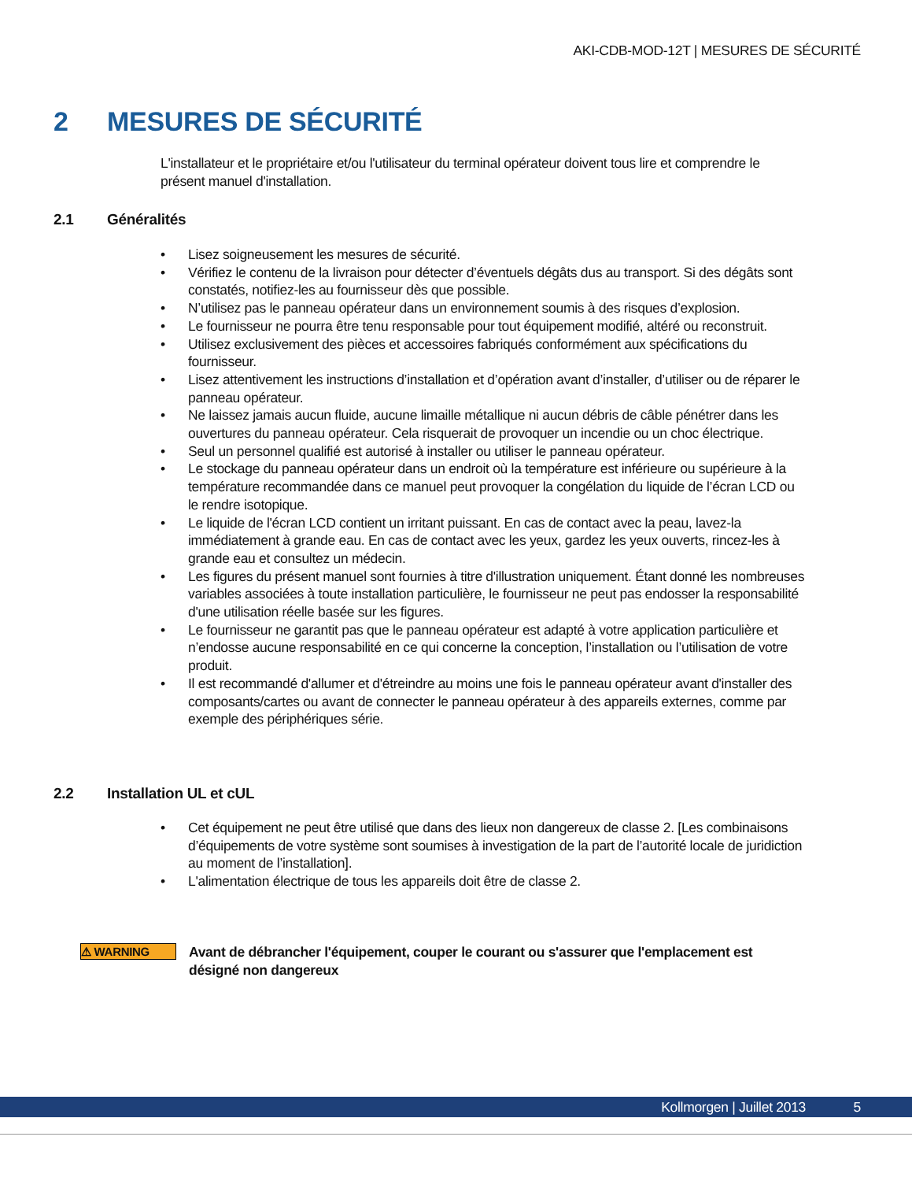AKI-CDB-MOD-12T | MESURES DE SÉCURITÉ
2 MESURES DE SÉCURITÉ
L'installateur et le propriétaire et/ou l'utilisateur du terminal opérateur doivent tous lire et comprendre le présent manuel d'installation.
2.1 Généralités
• Lisez soigneusement les mesures de sécurité.
• Vérifiez le contenu de la livraison pour détecter d’éventuels dégâts dus au transport. Si des dégâts sont constatés, notifiez-les au fournisseur dès que possible.
• N’utilisez pas le panneau opérateur dans un environnement soumis à des risques d’explosion.
• Le fournisseur ne pourra être tenu responsable pour tout équipement modifié, altéré ou reconstruit.
• Utilisez exclusivement des pièces et accessoires fabriqués conformément aux spécifications du fournisseur.
• Lisez attentivement les instructions d’installation et d’opération avant d’installer, d’utiliser ou de réparer le panneau opérateur.
• Ne laissez jamais aucun fluide, aucune limaille métallique ni aucun débris de câble pénétrer dans les ouvertures du panneau opérateur. Cela risquerait de provoquer un incendie ou un choc électrique.
• Seul un personnel qualifié est autorisé à installer ou utiliser le panneau opérateur.
• Le stockage du panneau opérateur dans un endroit où la température est inférieure ou supérieure à la température recommandée dans ce manuel peut provoquer la congélation du liquide de l’écran LCD ou le rendre isotopique.
• Le liquide de l'écran LCD contient un irritant puissant. En cas de contact avec la peau, lavez-la immédiatement à grande eau. En cas de contact avec les yeux, gardez les yeux ouverts, rincez-les à grande eau et consultez un médecin.
• Les figures du présent manuel sont fournies à titre d'illustration uniquement. Étant donné les nombreuses variables associées à toute installation particulière, le fournisseur ne peut pas endosser la responsabilité d'une utilisation réelle basée sur les figures.
• Le fournisseur ne garantit pas que le panneau opérateur est adapté à votre application particulière et n’endosse aucune responsabilité en ce qui concerne la conception, l’installation ou l’utilisation de votre produit.
• Il est recommandé d'allumer et d'étreindre au moins une fois le panneau opérateur avant d'installer des composants/cartes ou avant de connecter le panneau opérateur à des appareils externes, comme par exemple des périphériques série.
2.2 Installation UL et cUL
• Cet équipement ne peut être utilisé que dans des lieux non dangereux de classe 2. [Les combinaisons d’équipements de votre système sont soumises à investigation de la part de l’autorité locale de juridiction au moment de l’installation].
• L'alimentation électrique de tous les appareils doit être de classe 2.
⚠ WARNING
Avant de débrancher l'équipement, couper le courant ou s'assurer que l'emplacement est désigné non dangereux
Kollmorgen | Juillet 2013 5